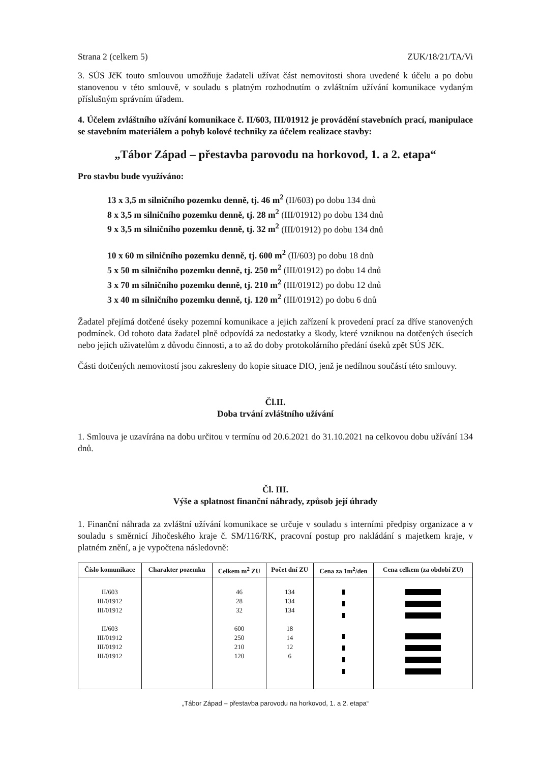Strana 2 (celkem 5) ZUK/18/21/TA/Vi
3. SÚS JčK touto smlouvou umožňuje žadateli užívat část nemovitosti shora uvedené k účelu a po dobu stanovenou v této smlouvě, v souladu s platným rozhodnutím o zvláštním užívání komunikace vydaným příslušným správním úřadem.
4. Účelem zvláštního užívání komunikace č. II/603, III/01912 je provádění stavebních prací, manipulace se stavebním materiálem a pohyb kolové techniky za účelem realizace stavby:
„Tábor Západ – přestavba parovodu na horkovod, 1. a 2. etapa“
Pro stavbu bude využíváno:
13 x 3,5 m silničního pozemku denně, tj. 46 m<sup>2</sup> (II/603) po dobu 134 dnů
8 x 3,5 m silničního pozemku denně, tj. 28 m<sup>2</sup> (III/01912) po dobu 134 dnů
9 x 3,5 m silničního pozemku denně, tj. 32 m<sup>2</sup> (III/01912) po dobu 134 dnů
10 x 60 m silničního pozemku denně, tj. 600 m<sup>2</sup> (II/603) po dobu 18 dnů
5 x 50 m silničního pozemku denně, tj. 250 m<sup>2</sup> (III/01912) po dobu 14 dnů
3 x 70 m silničního pozemku denně, tj. 210 m<sup>2</sup> (III/01912) po dobu 12 dnů
3 x 40 m silničního pozemku denně, tj. 120 m<sup>2</sup> (III/01912) po dobu 6 dnů
Žadatel přejímá dotčené úseky pozemní komunikace a jejich zařízení k provedení prací za dříve stanovených podmínek. Od tohoto data žadatel plně odpovídá za nedostatky a škody, které vzniknou na dotčených úsecích nebo jejich uživatelům z důvodu činnosti, a to až do doby protokolárního předání úseků zpět SÚS JčK.
Části dotčených nemovitostí jsou zakresleny do kopie situace DIO, jenž je nedílnou součástí této smlouvy.
Čl.II.
Doba trvání zvláštního užívání
1. Smlouva je uzavírána na dobu určitou v termínu od 20.6.2021 do 31.10.2021 na celkovou dobu užívání 134 dnů.
Čl. III.
Výše a splatnost finanční náhrady, způsob její úhrady
1. Finanční náhrada za zvláštní užívání komunikace se určuje v souladu s interními předpisy organizace a v souladu s směrnicí Jihočeského kraje č. SM/116/RK, pracovní postup pro nakládání s majetkem kraje, v platném znění, a je vypočtena následovně:
| Číslo komunikace | Charakter pozemku | Celkem m<sup>2</sup> ZU | Počet dní ZU | Cena za 1m<sup>2</sup>/den | Cena celkem (za období ZU) |
| --- | --- | --- | --- | --- | --- |
| II/603 III/01912 III/01912 II/603 III/01912 III/01912 III/01912 | | 46 28 32 600 250 210 120 | 134 134 134 18 14 12 6 | | |
„Tábor Západ – přestavba parovodu na horkovod, 1. a 2. etapa“